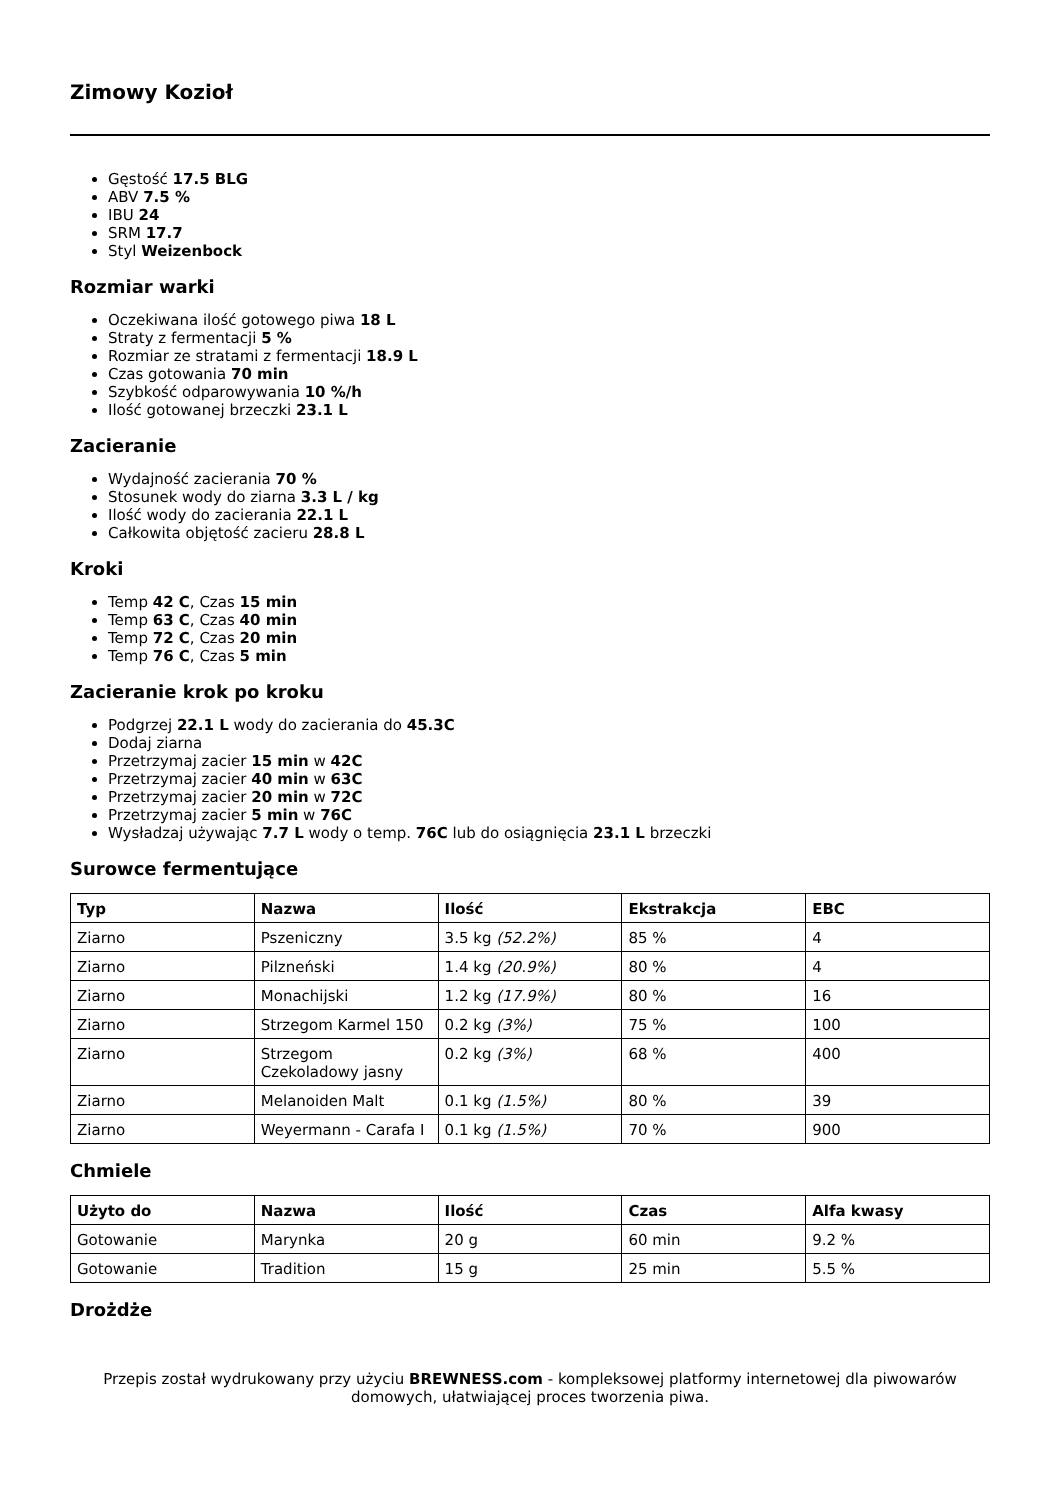Zimowy Kozioł
Gęstość 17.5 BLG
ABV 7.5 %
IBU 24
SRM 17.7
Styl Weizenbock
Rozmiar warki
Oczekiwana ilość gotowego piwa 18 L
Straty z fermentacji 5 %
Rozmiar ze stratami z fermentacji 18.9 L
Czas gotowania 70 min
Szybkość odparowywania 10 %/h
Ilość gotowanej brzeczki 23.1 L
Zacieranie
Wydajność zacierania 70 %
Stosunek wody do ziarna 3.3 L / kg
Ilość wody do zacierania 22.1 L
Całkowita objętość zacieru 28.8 L
Kroki
Temp 42 C, Czas 15 min
Temp 63 C, Czas 40 min
Temp 72 C, Czas 20 min
Temp 76 C, Czas 5 min
Zacieranie krok po kroku
Podgrzej 22.1 L wody do zacierania do 45.3C
Dodaj ziarna
Przetrzymaj zacier 15 min w 42C
Przetrzymaj zacier 40 min w 63C
Przetrzymaj zacier 20 min w 72C
Przetrzymaj zacier 5 min w 76C
Wysładzaj używając 7.7 L wody o temp. 76C lub do osiągnięcia 23.1 L brzeczki
Surowce fermentujące
| Typ | Nazwa | Ilość | Ekstrakcja | EBC |
| --- | --- | --- | --- | --- |
| Ziarno | Pszeniczny | 3.5 kg (52.2%) | 85 % | 4 |
| Ziarno | Pilzneński | 1.4 kg (20.9%) | 80 % | 4 |
| Ziarno | Monachijski | 1.2 kg (17.9%) | 80 % | 16 |
| Ziarno | Strzegom Karmel 150 | 0.2 kg (3%) | 75 % | 100 |
| Ziarno | Strzegom Czekoladowy jasny | 0.2 kg (3%) | 68 % | 400 |
| Ziarno | Melanoiden Malt | 0.1 kg (1.5%) | 80 % | 39 |
| Ziarno | Weyermann - Carafa I | 0.1 kg (1.5%) | 70 % | 900 |
Chmiele
| Użyto do | Nazwa | Ilość | Czas | Alfa kwasy |
| --- | --- | --- | --- | --- |
| Gotowanie | Marynka | 20 g | 60 min | 9.2 % |
| Gotowanie | Tradition | 15 g | 25 min | 5.5 % |
Drożdże
Przepis został wydrukowany przy użyciu BREWNESS.com - kompleksowej platformy internetowej dla piwowarów domowych, ułatwiającej proces tworzenia piwa.